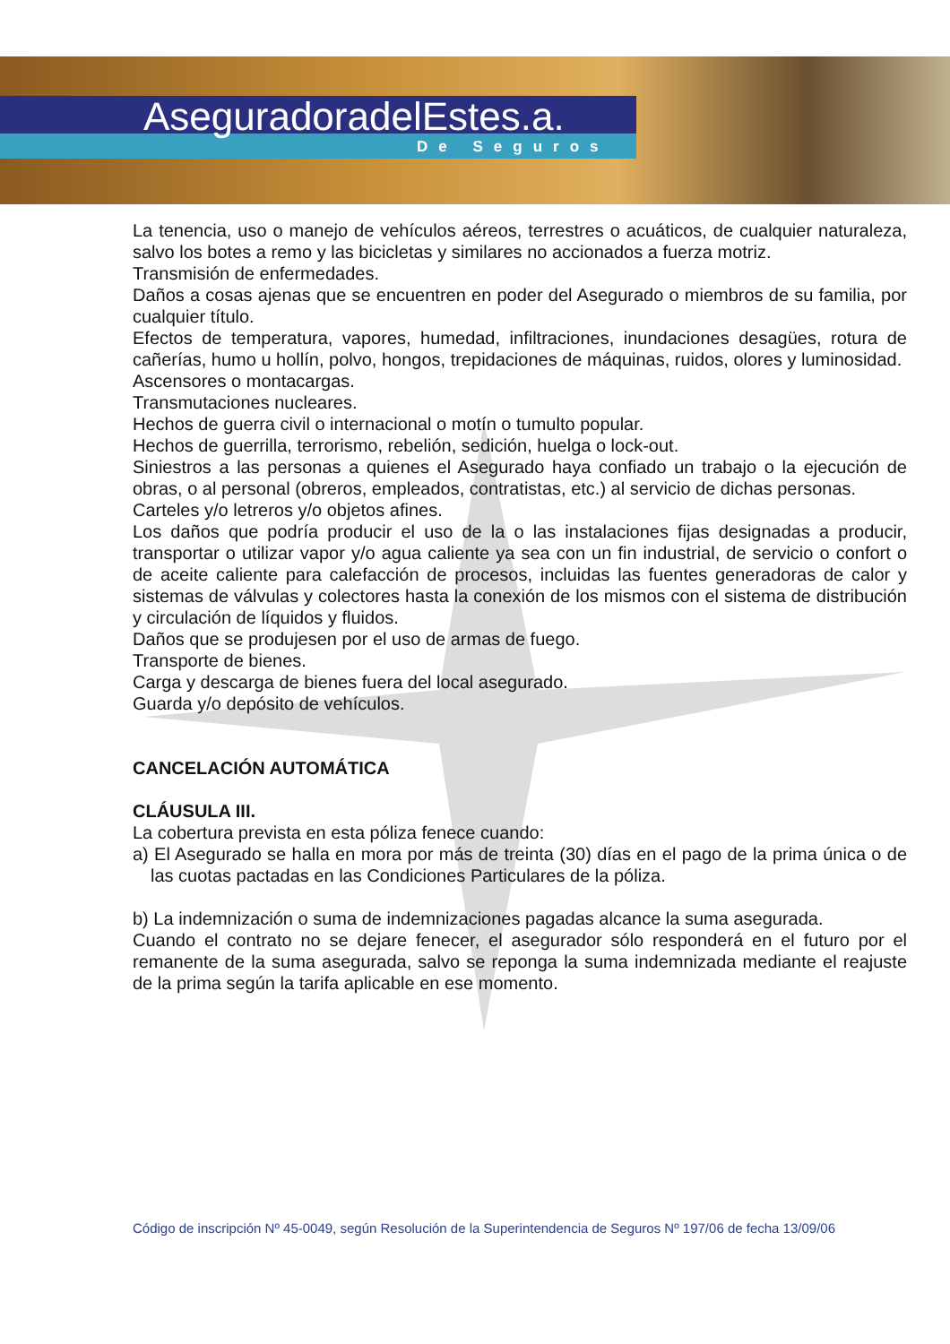AseguradoradelEstes.a.
De Seguros
La tenencia, uso o manejo de vehículos aéreos, terrestres o acuáticos, de cualquier naturaleza, salvo los botes a remo y las bicicletas y similares no accionados a fuerza motriz.
Transmisión de enfermedades.
Daños a cosas ajenas que se encuentren en poder del Asegurado o miembros de su familia, por cualquier título.
Efectos de temperatura, vapores, humedad, infiltraciones, inundaciones desagües, rotura de cañerías, humo u hollín, polvo, hongos, trepidaciones de máquinas, ruidos, olores y luminosidad.
Ascensores o montacargas.
Transmutaciones nucleares.
Hechos de guerra civil o internacional o motín o tumulto popular.
Hechos de guerrilla, terrorismo, rebelión, sedición, huelga o lock-out.
Siniestros a las personas a quienes el Asegurado haya confiado un trabajo o la ejecución de obras, o al personal (obreros, empleados, contratistas, etc.) al servicio de dichas personas.
Carteles y/o letreros y/o objetos afines.
Los daños que podría producir el uso de la o las instalaciones fijas designadas a producir, transportar o utilizar vapor y/o agua caliente ya sea con un fin industrial, de servicio o confort o de aceite caliente para calefacción de procesos, incluidas las fuentes generadoras de calor y sistemas de válvulas y colectores hasta la conexión de los mismos con el sistema de distribución y circulación de líquidos y fluidos.
Daños que se produjesen por el uso de armas de fuego.
Transporte de bienes.
Carga y descarga de bienes fuera del local asegurado.
Guarda y/o depósito de vehículos.
CANCELACIÓN AUTOMÁTICA
CLÁUSULA III.
La cobertura prevista en esta póliza fenece cuando:
a) El Asegurado se halla en mora por más de treinta (30) días en el pago de la prima única o de las cuotas pactadas en las Condiciones Particulares de la póliza.
b) La indemnización o suma de indemnizaciones pagadas alcance la suma asegurada.
Cuando el contrato no se dejare fenecer, el asegurador sólo responderá en el futuro por el remanente de la suma asegurada, salvo se reponga la suma indemnizada mediante el reajuste de la prima según la tarifa aplicable en ese momento.
Código de inscripción Nº 45-0049, según Resolución de la Superintendencia de Seguros Nº 197/06 de fecha 13/09/06